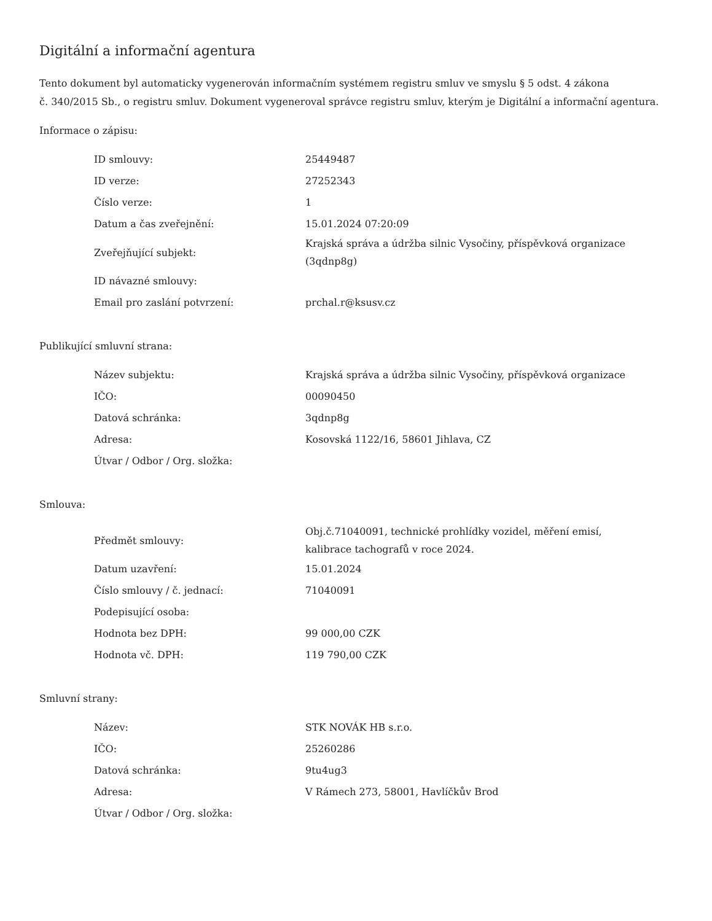Digitální a informační agentura
Tento dokument byl automaticky vygenerován informačním systémem registru smluv ve smyslu § 5 odst. 4 zákona
č. 340/2015 Sb., o registru smluv. Dokument vygeneroval správce registru smluv, kterým je Digitální a informační agentura.
Informace o zápisu:
| ID smlouvy: | 25449487 |
| ID verze: | 27252343 |
| Číslo verze: | 1 |
| Datum a čas zveřejnění: | 15.01.2024 07:20:09 |
| Zveřejňující subjekt: | Krajská správa a údržba silnic Vysočiny, příspěvková organizace (3qdnp8g) |
| ID návazné smlouvy: | |
| Email pro zaslání potvrzení: | prchal.r@ksusv.cz |
Publikující smluvní strana:
| Název subjektu: | Krajská správa a údržba silnic Vysočiny, příspěvková organizace |
| IČO: | 00090450 |
| Datová schránka: | 3qdnp8g |
| Adresa: | Kosovská 1122/16, 58601 Jihlava, CZ |
| Útvar / Odbor / Org. složka: | |
Smlouva:
| Předmět smlouvy: | Obj.č.71040091, technické prohlídky vozidel, měření emisí, kalibrace tachografů v roce 2024. |
| Datum uzavření: | 15.01.2024 |
| Číslo smlouvy / č. jednací: | 71040091 |
| Podepisující osoba: | |
| Hodnota bez DPH: | 99 000,00 CZK |
| Hodnota vč. DPH: | 119 790,00 CZK |
Smluvní strany:
| Název: | STK NOVÁK HB s.r.o. |
| IČO: | 25260286 |
| Datová schránka: | 9tu4ug3 |
| Adresa: | V Rámech 273, 58001, Havlíčkův Brod |
| Útvar / Odbor / Org. složka: | |